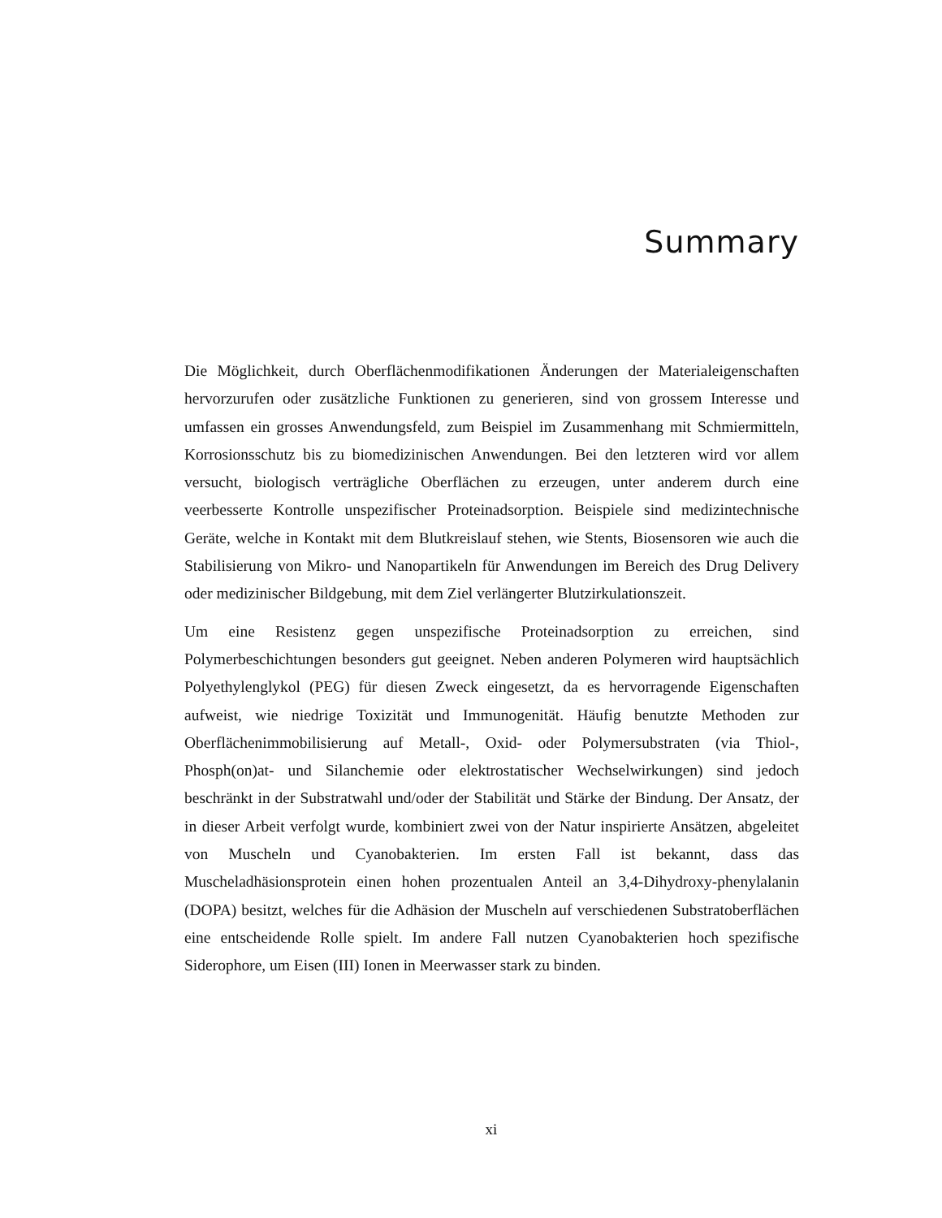Summary
Die Möglichkeit, durch Oberflächenmodifikationen Änderungen der Materialeigenschaften hervorzurufen oder zusätzliche Funktionen zu generieren, sind von grossem Interesse und umfassen ein grosses Anwendungsfeld, zum Beispiel im Zusammenhang mit Schmiermitteln, Korrosionsschutz bis zu biomedizinischen Anwendungen. Bei den letzteren wird vor allem versucht, biologisch verträgliche Oberflächen zu erzeugen, unter anderem durch eine veerbesserte Kontrolle unspezifischer Proteinadsorption. Beispiele sind medizintechnische Geräte, welche in Kontakt mit dem Blutkreislauf stehen, wie Stents, Biosensoren wie auch die Stabilisierung von Mikro- und Nanopartikeln für Anwendungen im Bereich des Drug Delivery oder medizinischer Bildgebung, mit dem Ziel verlängerter Blutzirkulationszeit.
Um eine Resistenz gegen unspezifische Proteinadsorption zu erreichen, sind Polymerbeschichtungen besonders gut geeignet. Neben anderen Polymeren wird hauptsächlich Polyethylenglykol (PEG) für diesen Zweck eingesetzt, da es hervorragende Eigenschaften aufweist, wie niedrige Toxizität und Immunogenität. Häufig benutzte Methoden zur Oberflächenimmobilisierung auf Metall-, Oxid- oder Polymersubstraten (via Thiol-, Phosph(on)at- und Silanchemie oder elektrostatischer Wechselwirkungen) sind jedoch beschränkt in der Substratwahl und/oder der Stabilität und Stärke der Bindung. Der Ansatz, der in dieser Arbeit verfolgt wurde, kombiniert zwei von der Natur inspirierte Ansätzen, abgeleitet von Muscheln und Cyanobakterien. Im ersten Fall ist bekannt, dass das Muscheladhäsionsprotein einen hohen prozentualen Anteil an 3,4-Dihydroxy-phenylalanin (DOPA) besitzt, welches für die Adhäsion der Muscheln auf verschiedenen Substratoberflächen eine entscheidende Rolle spielt. Im andere Fall nutzen Cyanobakterien hoch spezifische Siderophore, um Eisen (III) Ionen in Meerwasser stark zu binden.
xi